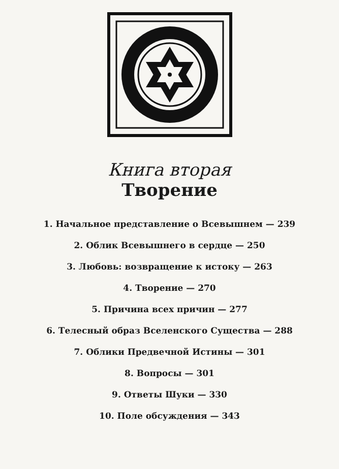Книга вторая
Творение
1. Начальное представление о Всевышнем — 239
2. Облик Всевышнего в сердце — 250
3. Любовь: возвращение к истоку — 263
4. Творение — 270
5. Причина всех причин — 277
6. Телесный образ Вселенского Существа — 288
7. Облики Предвечной Истины — 301
8. Вопросы — 301
9. Ответы Шуки — 330
10. Поле обсуждения — 343